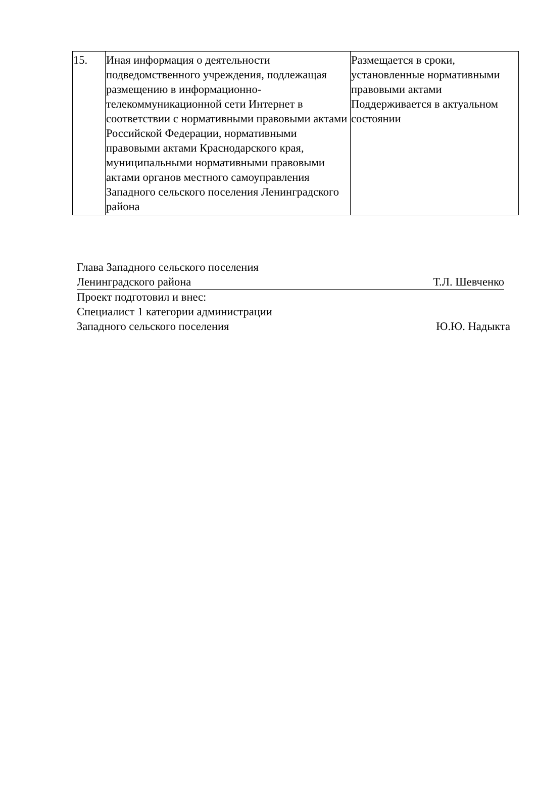| 15. | Иная информация о деятельности подведомственного учреждения, подлежащая размещению в информационно-телекоммуникационной сети Интернет в соответствии с нормативными правовыми актами Российской Федерации, нормативными правовыми актами Краснодарского края, муниципальными нормативными правовыми актами органов местного самоуправления Западного сельского поселения Ленинградского района | Размещается в сроки, установленные нормативными правовыми актами Поддерживается в актуальном состоянии |
Глава Западного сельского поселения
Ленинградского района Т.Л. Шевченко
Проект подготовил и внес:
Специалист 1 категории администрации
Западного сельского поселения Ю.Ю. Надыкта